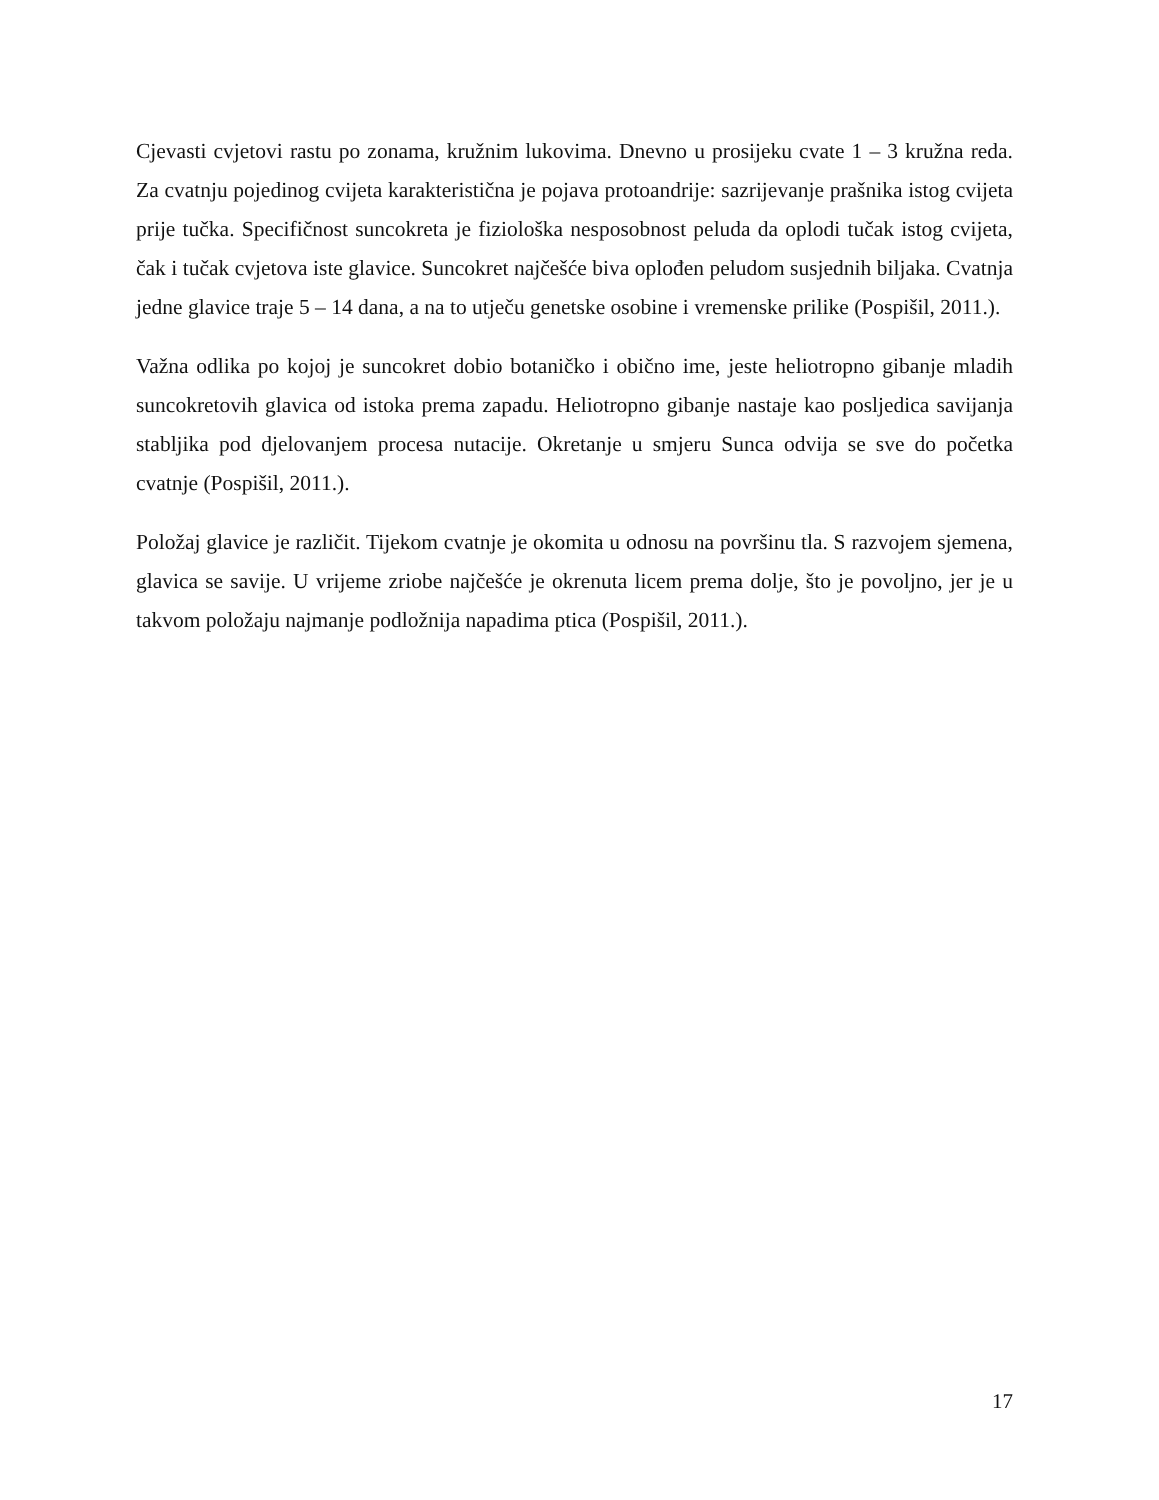Cjevasti cvjetovi rastu po zonama, kružnim lukovima. Dnevno u prosijeku cvate 1 – 3 kružna reda. Za cvatnju pojedinog cvijeta karakteristična je pojava protoandrije: sazrijevanje prašnika istog cvijeta prije tučka. Specifičnost suncokreta je fiziološka nesposobnost peluda da oplodi tučak istog cvijeta, čak i tučak cvjetova iste glavice. Suncokret najčešće biva oplođen peludom susjednih biljaka. Cvatnja jedne glavice traje 5 – 14 dana, a na to utječu genetske osobine i vremenske prilike (Pospišil, 2011.).
Važna odlika po kojoj je suncokret dobio botaničko i obično ime, jeste heliotropno gibanje mladih suncokretovih glavica od istoka prema zapadu. Heliotropno gibanje nastaje kao posljedica savijanja stabljika pod djelovanjem procesa nutacije. Okretanje u smjeru Sunca odvija se sve do početka cvatnje (Pospišil, 2011.).
Položaj glavice je različit. Tijekom cvatnje je okomita u odnosu na površinu tla. S razvojem sjemena, glavica se savije. U vrijeme zriobe najčešće je okrenuta licem prema dolje, što je povoljno, jer je u takvom položaju najmanje podložnija napadima ptica (Pospišil, 2011.).
17